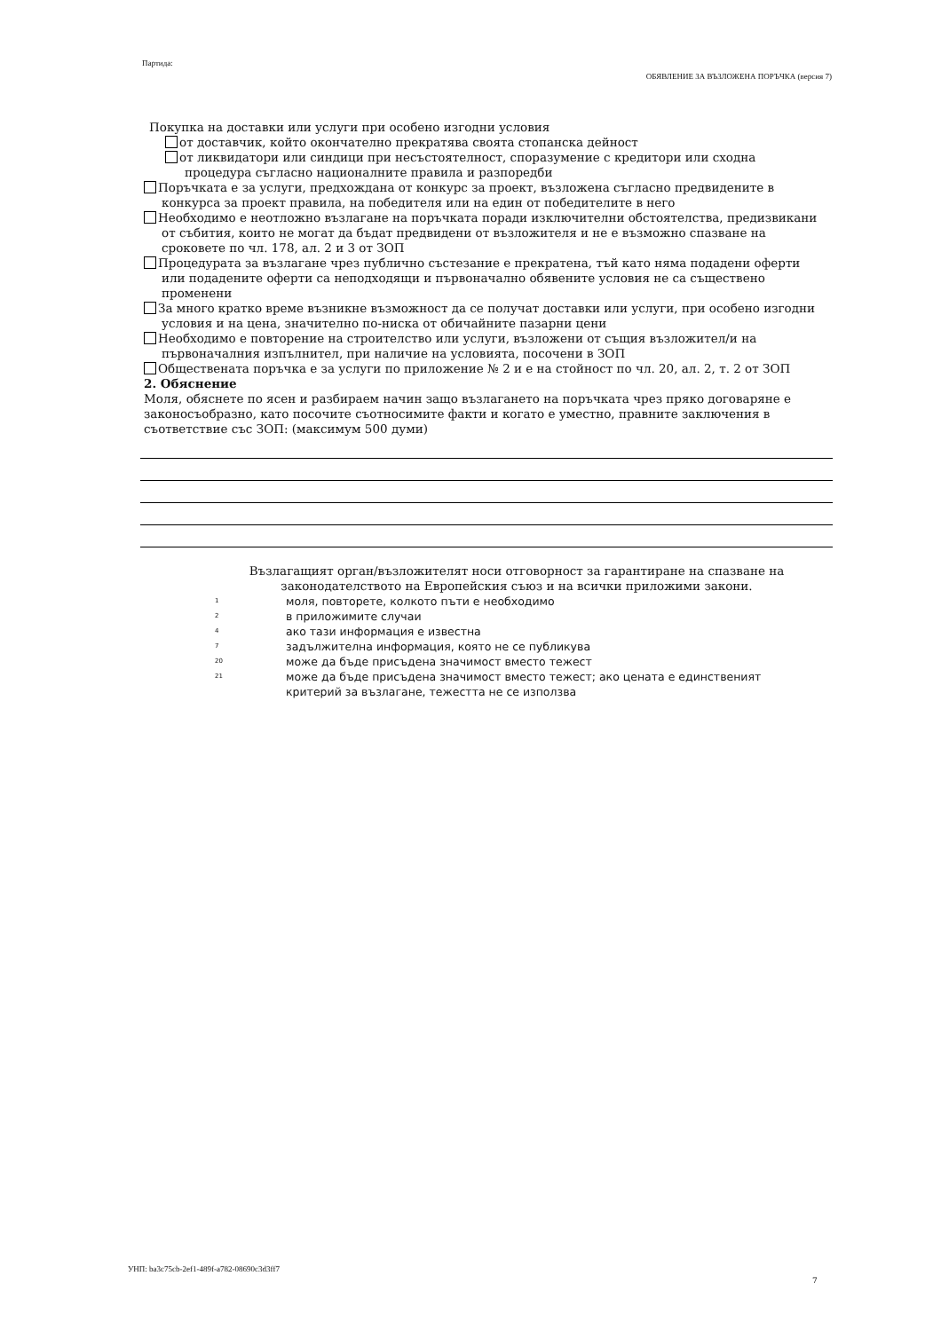Партида:
ОБЯВЛЕНИЕ ЗА ВЪЗЛОЖЕНА ПОРЪЧКА (версия 7)
Покупка на доставки или услуги при особено изгодни условия
от доставчик, който окончателно прекратява своята стопанска дейност
от ликвидатори или синдици при несъстоятелност, споразумение с кредитори или сходна процедура съгласно националните правила и разпоредби
Поръчката е за услуги, предхождана от конкурс за проект, възложена съгласно предвидените в конкурса за проект правила, на победителя или на един от победителите в него
Необходимо е неотложно възлагане на поръчката поради изключителни обстоятелства, предизвикани от събития, които не могат да бъдат предвидени от възложителя и не е възможно спазване на сроковете по чл. 178, ал. 2 и 3 от ЗОП
Процедурата за възлагане чрез публично състезание е прекратена, тъй като няма подадени оферти или подадените оферти са неподходящи и първоначално обявените условия не са съществено променени
За много кратко време възникне възможност да се получат доставки или услуги, при особено изгодни условия и на цена, значително по-ниска от обичайните пазарни цени
Необходимо е повторение на строителство или услуги, възложени от същия възложител/и на първоначалния изпълнител, при наличие на условията, посочени в ЗОП
Обществената поръчка е за услуги по приложение № 2 и е на стойност по чл. 20, ал. 2, т. 2 от ЗОП
2. Обяснение
Моля, обяснете по ясен и разбираем начин защо възлагането на поръчката чрез пряко договаряне е законосъобразно, като посочите съотносимите факти и когато е уместно, правните заключения в съответствие със ЗОП: (максимум 500 думи)
Възлагащият орган/възложителят носи отговорност за гарантиране на спазване на законодателството на Европейския съюз и на всички приложими закони.
1 моля, повторете, колкото пъти е необходимо
2 в приложимите случаи
4 ако тази информация е известна
7 задължителна информация, която не се публикува
20 може да бъде присъдена значимост вместо тежест
21 може да бъде присъдена значимост вместо тежест; ако цената е единственият критерий за възлагане, тежестта не се използва
УНП: ba3c75cb-2ef1-489f-a782-08690c3d3ff7
7